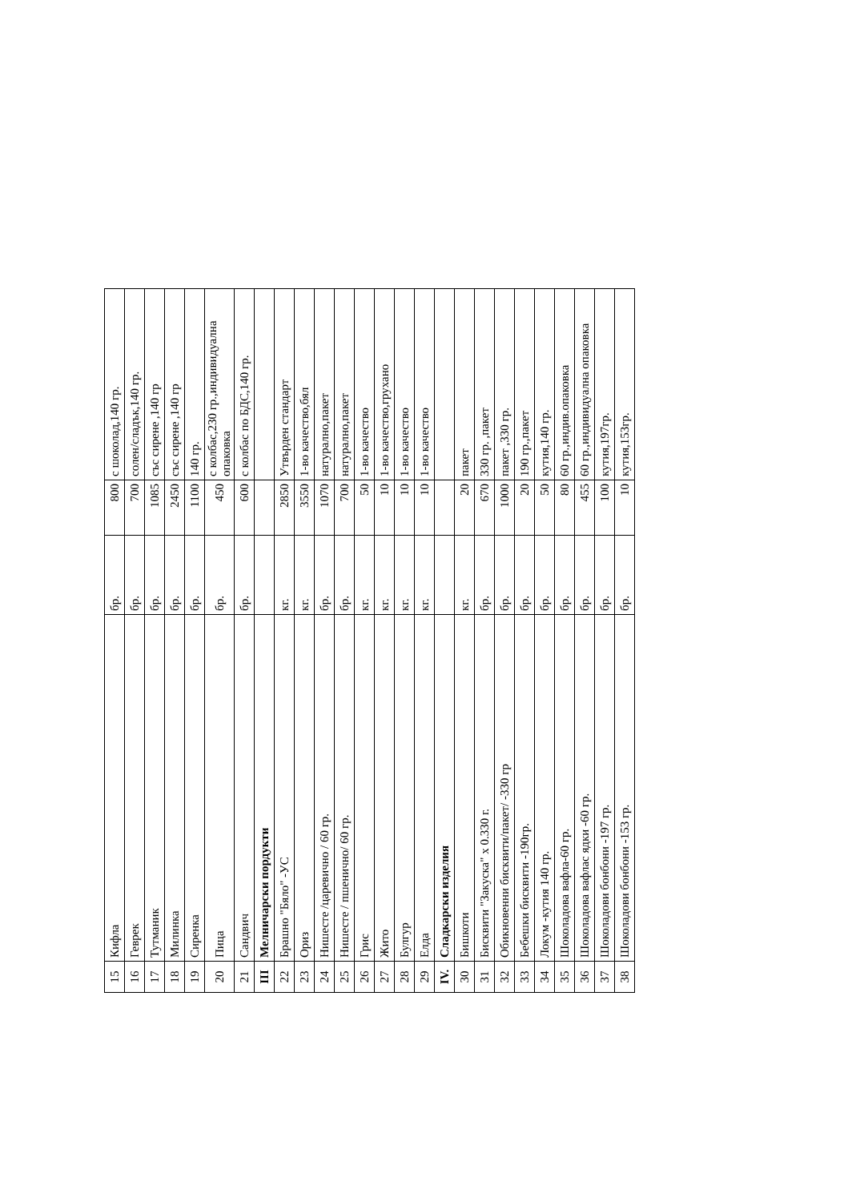| 15 | Кифла | бр. | 800 | с шоколад,140 гр. |
| 16 | Геврек | бр. | 700 | солен/сладък,140 гр. |
| 17 | Тутманик | бр. | 1085 | със сирене ,140 гр |
| 18 | Милинка | бр. | 2450 | със сирене ,140 гр |
| 19 | Сиренка | бр. | 1100 | 140 гр. |
| 20 | Пица | бр. | 450 | с колбас,230 гр.,индивидуална опаковка |
| 21 | Сандвич | бр. | 600 | с колбас по БДС,140 гр. |
| III | Мелничарски пордукти | | | |
| 22 | Брашно "Бяло" -УС | кг. | 2850 | Утвърден стандарт |
| 23 | Ориз | кг. | 3550 | 1-во качество,бял |
| 24 | Нишесте /царевично / 60 гр. | бр. | 1070 | натурално,пакет |
| 25 | Нишесте / пшенично/ 60 гр. | бр. | 700 | натурално,пакет |
| 26 | Грис | кг. | 50 | 1-во качество |
| 27 | Жито | кг. | 10 | 1-во качество,грухано |
| 28 | Булгур | кг. | 10 | 1-во качество |
| 29 | Елда | кг. | 10 | 1-во качество |
| IV. | Сладкарски изделия | | | |
| 30 | Бишкоти | кг. | 20 | пакет |
| 31 | Бисквити "Закуска" х 0.330 г. | бр. | 670 | 330 гр. ,пакет |
| 32 | Обикновенни бисквити/пакет/ -330 гр | бр. | 1000 | пакет ,330 гр. |
| 33 | Бебешки бисквити -190гр. | бр. | 20 | 190 гр.,пакет |
| 34 | Локум -кутия 140 гр. | бр. | 50 | кутия,140 гр. |
| 35 | Шоколадова вафла-60 гр. | бр. | 80 | 60 гр.,индив.опаковка |
| 36 | Шоколадова вафлас ядки -60 гр. | бр. | 455 | 60 гр.,индивидуална опаковка |
| 37 | Шоколадови бонбони -197 гр. | бр. | 100 | кутия,197гр. |
| 38 | Шоколадови бонбони -153 гр. | бр. | 10 | кутия,153гр. |